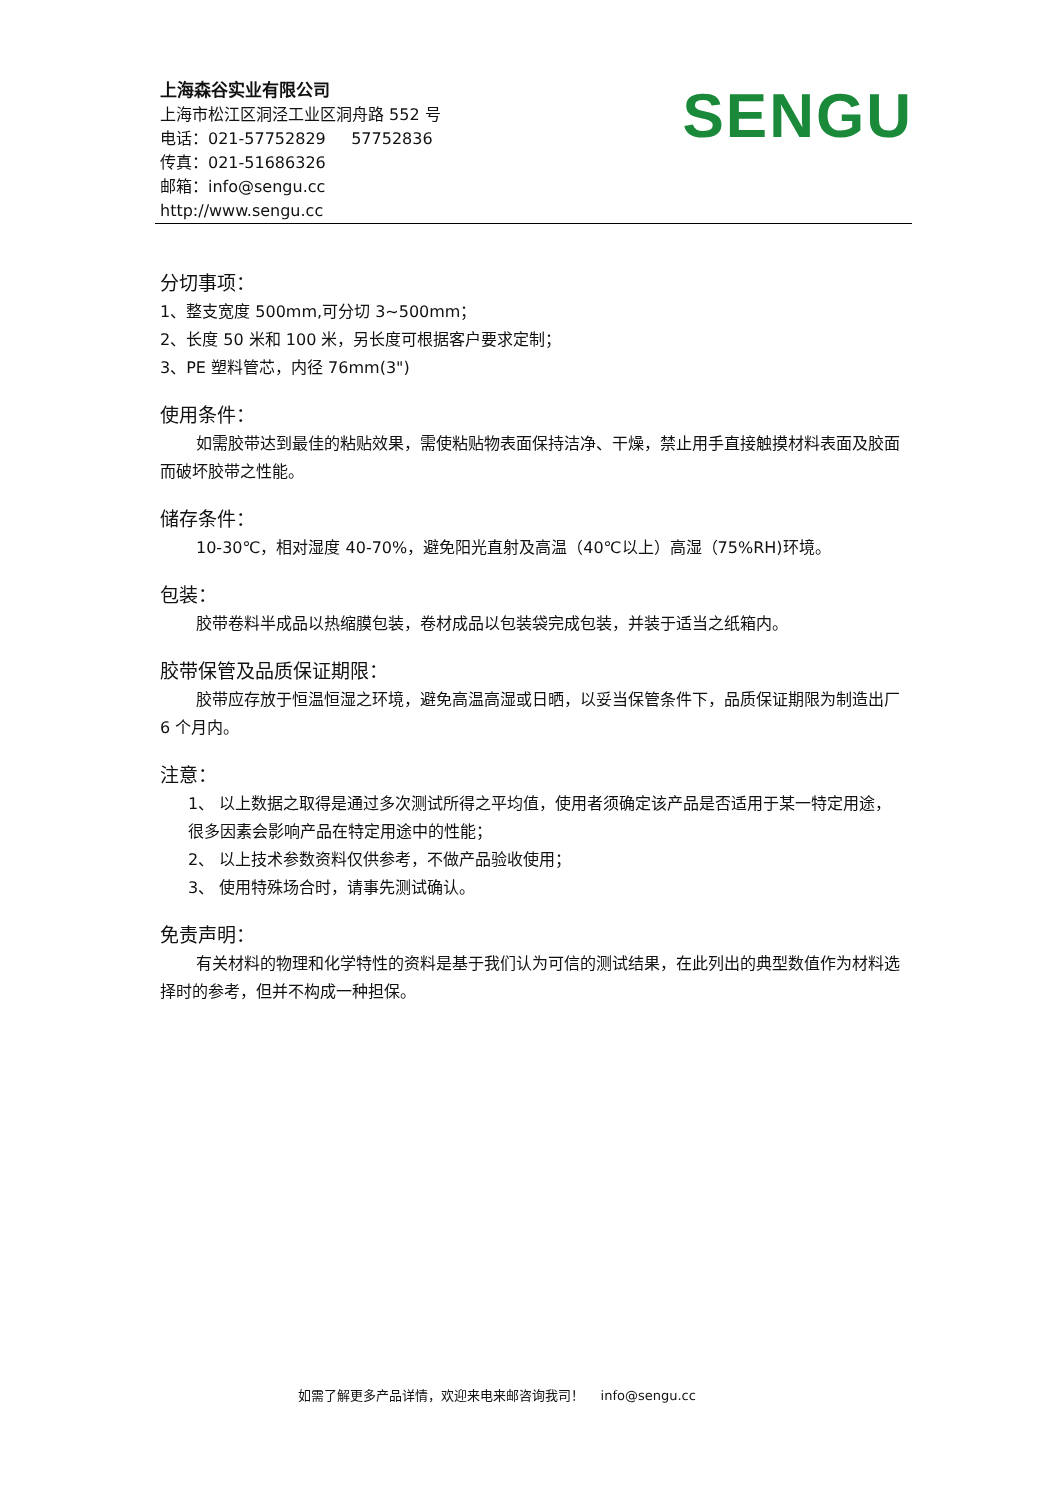上海森谷实业有限公司
上海市松江区洞泾工业区洞舟路 552 号
电话：021-57752829 57752836
传真：021-51686326
邮箱：info@sengu.cc
http://www.sengu.cc
SENGU
分切事项：
1、整支宽度 500mm,可分切 3~500mm；
2、长度 50 米和 100 米，另长度可根据客户要求定制；
3、PE 塑料管芯，内径 76mm(3")
使用条件：
如需胶带达到最佳的粘贴效果，需使粘贴物表面保持洁净、干燥，禁止用手直接触摸材料表面及胶面而破坏胶带之性能。
储存条件：
10-30℃，相对湿度 40-70%，避免阳光直射及高温（40℃以上）高湿（75%RH)环境。
包装：
胶带卷料半成品以热缩膜包装，卷材成品以包装袋完成包装，并装于适当之纸箱内。
胶带保管及品质保证期限：
胶带应存放于恒温恒湿之环境，避免高温高湿或日晒，以妥当保管条件下，品质保证期限为制造出厂 6 个月内。
注意：
1、 以上数据之取得是通过多次测试所得之平均值，使用者须确定该产品是否适用于某一特定用途，很多因素会影响产品在特定用途中的性能；
2、 以上技术参数资料仅供参考，不做产品验收使用；
3、 使用特殊场合时，请事先测试确认。
免责声明：
有关材料的物理和化学特性的资料是基于我们认为可信的测试结果，在此列出的典型数值作为材料选择时的参考，但并不构成一种担保。
如需了解更多产品详情，欢迎来电来邮咨询我司！ info@sengu.cc